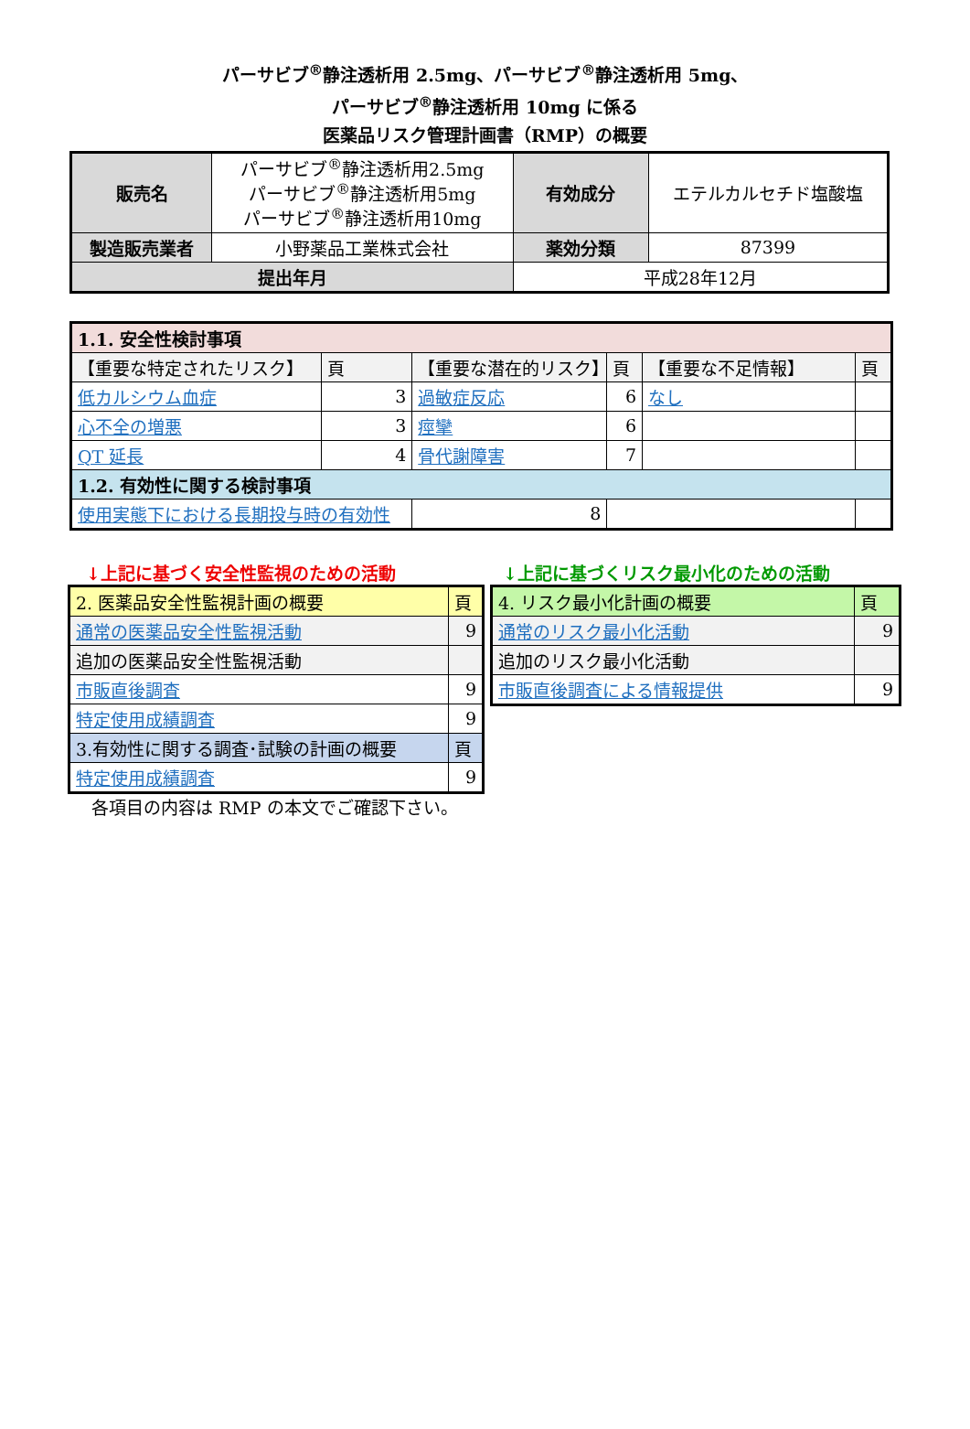パーサビブ<sup>®</sup>静注透析用 2.5mg、パーサビブ<sup>®</sup>静注透析用 5mg、
パーサビブ<sup>®</sup>静注透析用 10mg に係る
医薬品リスク管理計画書（RMP）の概要
| 販売名 | パーサビブ<sup>®</sup>静注透析用2.5mg パーサビブ<sup>®</sup>静注透析用5mg パーサビブ<sup>®</sup>静注透析用10mg | 有効成分 | エテルカルセチド塩酸塩 |
| 製造販売業者 | 小野薬品工業株式会社 | 薬効分類 | 87399 |
| 提出年月 | | 平成28年12月 | |
| 1.1. 安全性検討事項 | | | | | |
| 【重要な特定されたリスク】 | 頁 | 【重要な潜在的リスク】 | 頁 | 【重要な不足情報】 | 頁 |
| 低カルシウム血症 | 3 | 過敏症反応 | 6 | なし | |
| 心不全の増悪 | 3 | 痙攣 | 6 | | |
| QT 延長 | 4 | 骨代謝障害 | 7 | | |
| 1.2. 有効性に関する検討事項 | | | | | |
| 使用実態下における長期投与時の有効性 | | 8 | | | |
↓上記に基づく安全性監視のための活動
| 2. 医薬品安全性監視計画の概要 | 頁 |
| 通常の医薬品安全性監視活動 | 9 |
| 追加の医薬品安全性監視活動 | |
| 市販直後調査 | 9 |
| 特定使用成績調査 | 9 |
| 3.有効性に関する調査･試験の計画の概要 | 頁 |
| 特定使用成績調査 | 9 |
↓上記に基づくリスク最小化のための活動
| 4. リスク最小化計画の概要 | 頁 |
| 通常のリスク最小化活動 | 9 |
| 追加のリスク最小化活動 | |
| 市販直後調査による情報提供 | 9 |
各項目の内容は RMP の本文でご確認下さい。